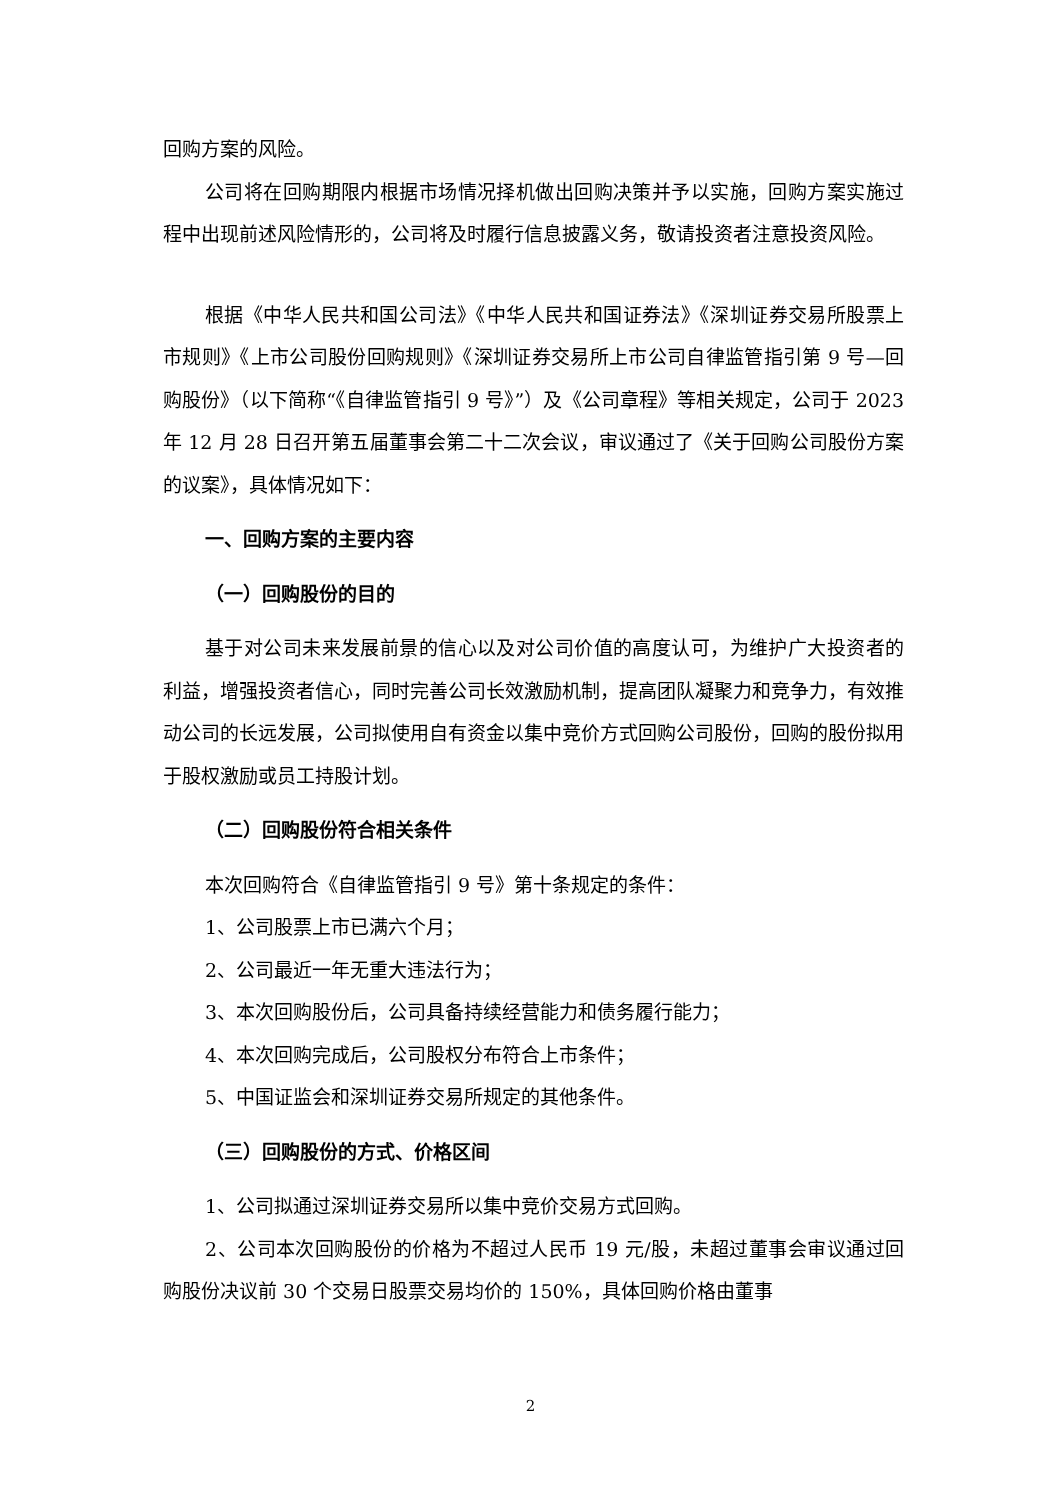回购方案的风险。
公司将在回购期限内根据市场情况择机做出回购决策并予以实施，回购方案实施过程中出现前述风险情形的，公司将及时履行信息披露义务，敬请投资者注意投资风险。
根据《中华人民共和国公司法》《中华人民共和国证券法》《深圳证券交易所股票上市规则》《上市公司股份回购规则》《深圳证券交易所上市公司自律监管指引第 9 号—回购股份》（以下简称“《自律监管指引 9 号》”）及《公司章程》等相关规定，公司于 2023 年 12 月 28 日召开第五届董事会第二十二次会议，审议通过了《关于回购公司股份方案的议案》，具体情况如下：
一、回购方案的主要内容
（一）回购股份的目的
基于对公司未来发展前景的信心以及对公司价值的高度认可，为维护广大投资者的利益，增强投资者信心，同时完善公司长效激励机制，提高团队凝聚力和竞争力，有效推动公司的长远发展，公司拟使用自有资金以集中竞价方式回购公司股份，回购的股份拟用于股权激励或员工持股计划。
（二）回购股份符合相关条件
本次回购符合《自律监管指引 9 号》第十条规定的条件：
1、公司股票上市已满六个月；
2、公司最近一年无重大违法行为；
3、本次回购股份后，公司具备持续经营能力和债务履行能力；
4、本次回购完成后，公司股权分布符合上市条件；
5、中国证监会和深圳证券交易所规定的其他条件。
（三）回购股份的方式、价格区间
1、公司拟通过深圳证券交易所以集中竞价交易方式回购。
2、公司本次回购股份的价格为不超过人民币 19 元/股，未超过董事会审议通过回购股份决议前 30 个交易日股票交易均价的 150%，具体回购价格由董事
2